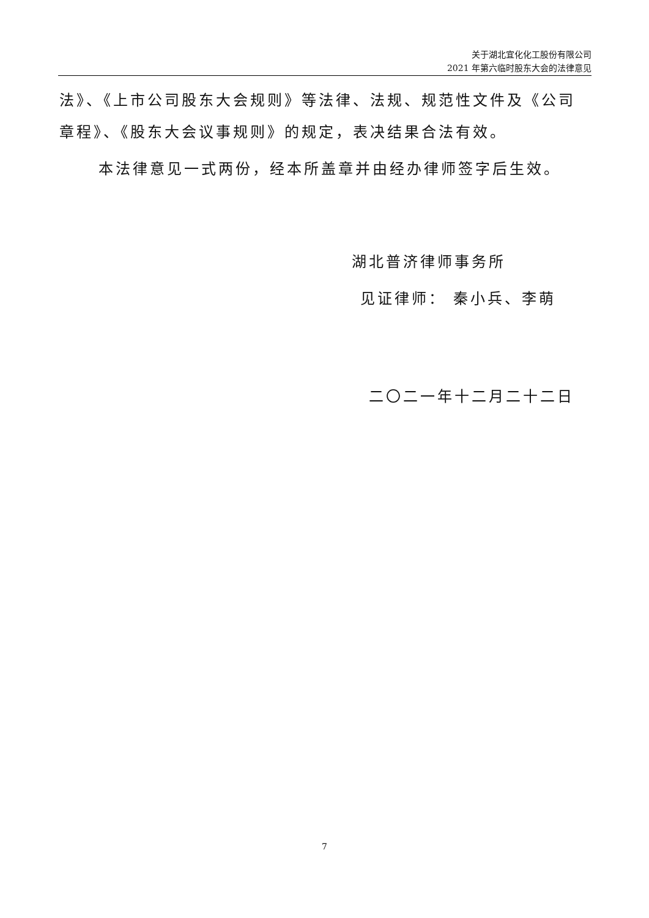关于湖北宜化化工股份有限公司
2021 年第六临时股东大会的法律意见
法》、《上市公司股东大会规则》等法律、法规、规范性文件及《公司章程》、《股东大会议事规则》的规定，表决结果合法有效。
本法律意见一式两份，经本所盖章并由经办律师签字后生效。
湖北普济律师事务所
见证律师： 秦小兵、李萌
二〇二一年十二月二十二日
7